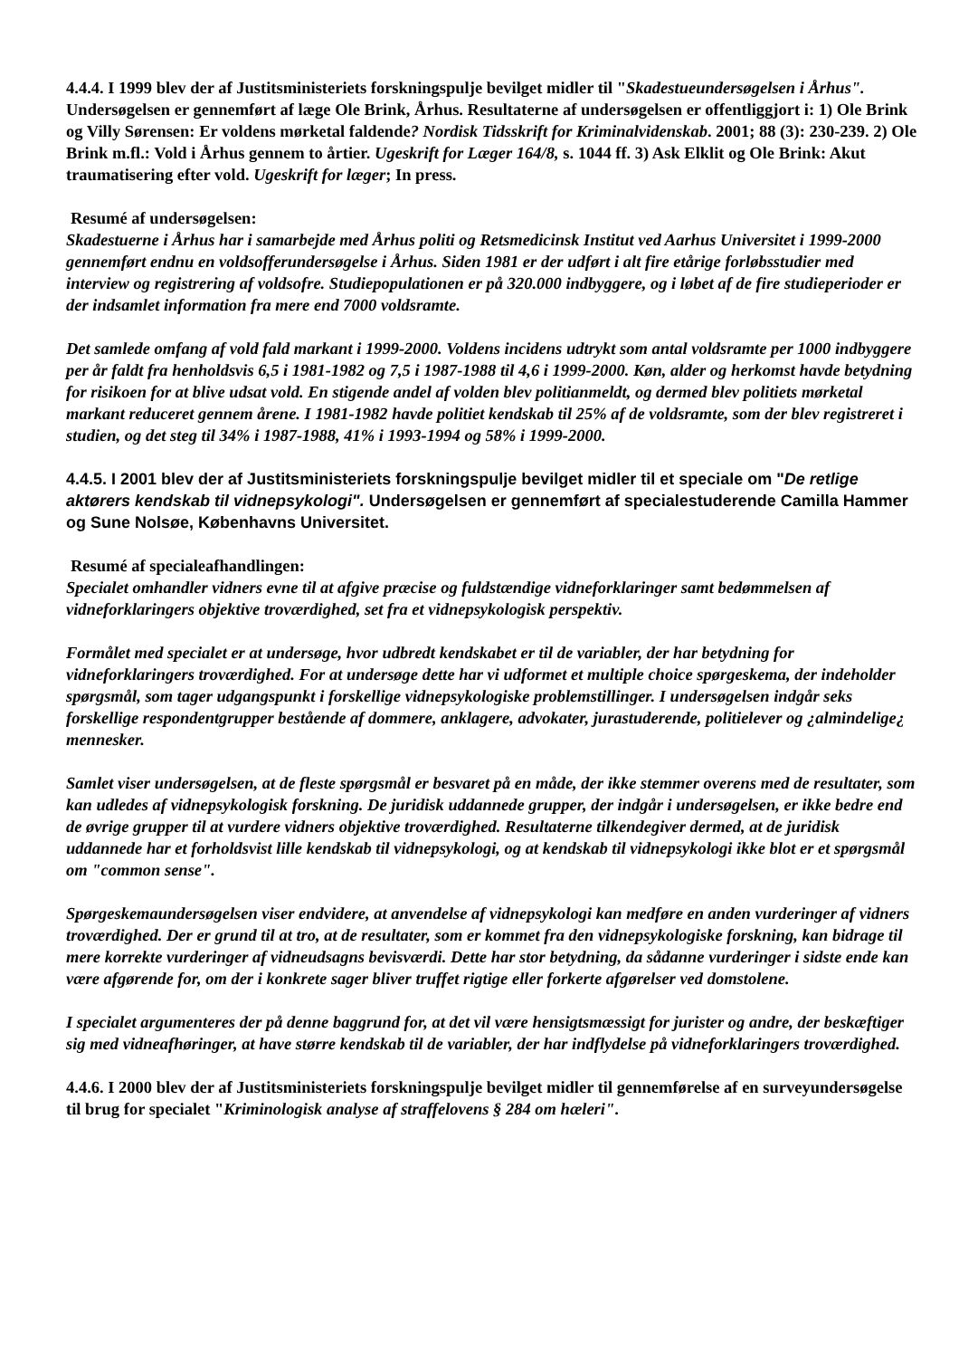4.4.4. I 1999 blev der af Justitsministeriets forskningspulje bevilget midler til "Skadestueundersøgelsen i Århus". Undersøgelsen er gennemført af læge Ole Brink, Århus. Resultaterne af undersøgelsen er offentliggjort i: 1) Ole Brink og Villy Sørensen: Er voldens mørketal faldende? Nordisk Tidsskrift for Kriminalvidenskab. 2001; 88 (3): 230-239. 2) Ole Brink m.fl.: Vold i Århus gennem to årtier. Ugeskrift for Læger 164/8, s. 1044 ff. 3) Ask Elklit og Ole Brink: Akut traumatisering efter vold. Ugeskrift for læger; In press.
Resumé af undersøgelsen:
Skadestuerne i Århus har i samarbejde med Århus politi og Retsmedicinsk Institut ved Aarhus Universitet i 1999-2000 gennemført endnu en voldsofferundersøgelse i Århus. Siden 1981 er der udført i alt fire etårige forløbsstudier med interview og registrering af voldsofre. Studiepopulationen er på 320.000 indbyggere, og i løbet af de fire studieperioder er der indsamlet information fra mere end 7000 voldsramte.
Det samlede omfang af vold fald markant i 1999-2000. Voldens incidens udtrykt som antal voldsramte per 1000 indbyggere per år faldt fra henholdsvis 6,5 i 1981-1982 og 7,5 i 1987-1988 til 4,6 i 1999-2000. Køn, alder og herkomst havde betydning for risikoen for at blive udsat vold. En stigende andel af volden blev politianmeldt, og dermed blev politiets mørketal markant reduceret gennem årene. I 1981-1982 havde politiet kendskab til 25% af de voldsramte, som der blev registreret i studien, og det steg til 34% i 1987-1988, 41% i 1993-1994 og 58% i 1999-2000.
4.4.5. I 2001 blev der af Justitsministeriets forskningspulje bevilget midler til et speciale om "De retlige aktørers kendskab til vidnepsykologi". Undersøgelsen er gennemført af specialestuderende Camilla Hammer og Sune Nolsøe, Københavns Universitet.
Resumé af specialeafhandlingen:
Specialet omhandler vidners evne til at afgive præcise og fuldstændige vidneforklaringer samt bedømmelsen af vidneforklaringers objektive troværdighed, set fra et vidnepsykologisk perspektiv.
Formålet med specialet er at undersøge, hvor udbredt kendskabet er til de variabler, der har betydning for vidneforklaringers troværdighed. For at undersøge dette har vi udformet et multiple choice spørgeskema, der indeholder spørgsmål, som tager udgangspunkt i forskellige vidnepsykologiske problemstillinger. I undersøgelsen indgår seks forskellige respondentgrupper bestående af dommere, anklagere, advokater, jurastuderende, politielever og ¿almindelige¿ mennesker.
Samlet viser undersøgelsen, at de fleste spørgsmål er besvaret på en måde, der ikke stemmer overens med de resultater, som kan udledes af vidnepsykologisk forskning. De juridisk uddannede grupper, der indgår i undersøgelsen, er ikke bedre end de øvrige grupper til at vurdere vidners objektive troværdighed. Resultaterne tilkendegiver dermed, at de juridisk uddannede har et forholdsvist lille kendskab til vidnepsykologi, og at kendskab til vidnepsykologi ikke blot er et spørgsmål om "common sense".
Spørgeskemaundersøgelsen viser endvidere, at anvendelse af vidnepsykologi kan medføre en anden vurderinger af vidners troværdighed. Der er grund til at tro, at de resultater, som er kommet fra den vidnepsykologiske forskning, kan bidrage til mere korrekte vurderinger af vidneudsagns bevisværdi. Dette har stor betydning, da sådanne vurderinger i sidste ende kan være afgørende for, om der i konkrete sager bliver truffet rigtige eller forkerte afgørelser ved domstolene.
I specialet argumenteres der på denne baggrund for, at det vil være hensigtsmæssigt for jurister og andre, der beskæftiger sig med vidneafhøringer, at have større kendskab til de variabler, der har indflydelse på vidneforklaringers troværdighed.
4.4.6. I 2000 blev der af Justitsministeriets forskningspulje bevilget midler til gennemførelse af en surveyundersøgelse til brug for specialet "Kriminologisk analyse af straffelovens § 284 om hæleri".